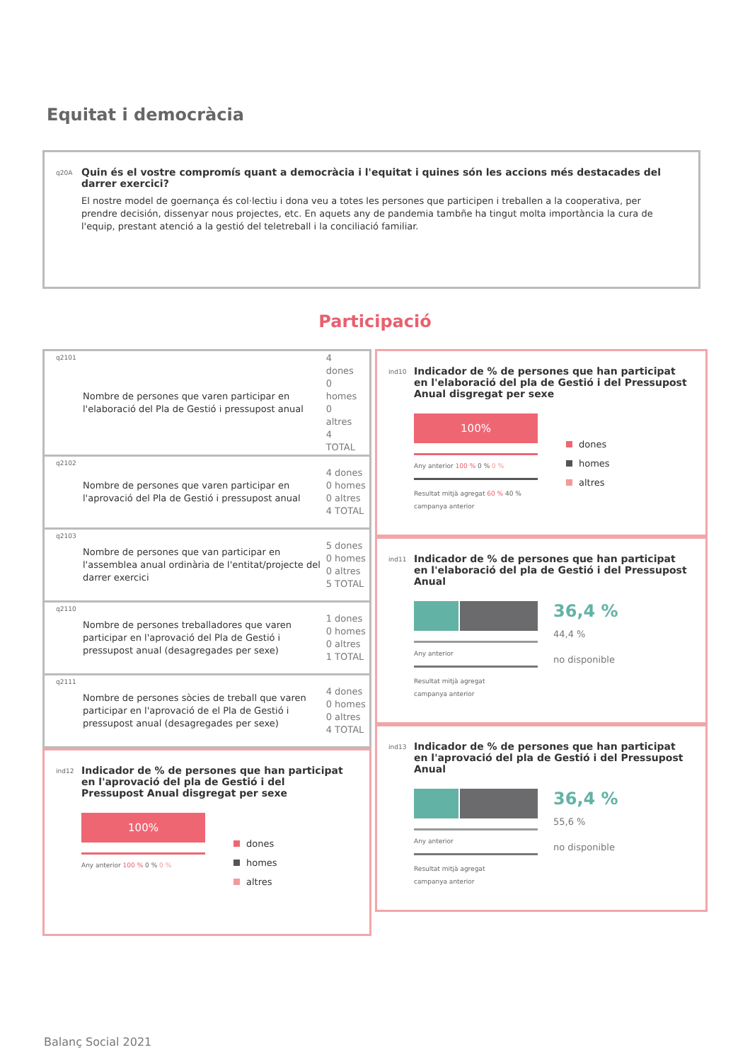Equitat i democràcia
q20A
Quin és el vostre compromís quant a democràcia i l'equitat i quines són les accions més destacades del darrer exercici?
El nostre model de goernança és col·lectiu i dona veu a totes les persones que participen i treballen a la cooperativa, per prendre decisión, dissenyar nous projectes, etc. En aquets any de pandemia tambñe ha tingut molta importància la cura de l'equip, prestant atenció a la gestió del teletreball i la conciliació familiar.
Participació
| q2101 | Nombre de persones que varen participar en l'elaboració del Pla de Gestió i pressupost anual | 4 dones 0 homes 0 altres 4 TOTAL |
| q2102 | Nombre de persones que varen participar en l'aprovació del Pla de Gestió i pressupost anual | 4 dones 0 homes 0 altres 4 TOTAL |
| q2103 | Nombre de persones que van participar en l'assemblea anual ordinària de l'entitat/projecte del darrer exercici | 5 dones 0 homes 0 altres 5 TOTAL |
| q2110 | Nombre de persones treballadores que varen participar en l'aprovació del Pla de Gestió i pressupost anual (desagregades per sexe) | 1 dones 0 homes 0 altres 1 TOTAL |
| q2111 | Nombre de persones sòcies de treball que varen participar en l'aprovació de el Pla de Gestió i pressupost anual (desagregades per sexe) | 4 dones 0 homes 0 altres 4 TOTAL |
ind12
Indicador de % de persones que han participat en l'aprovació del pla de Gestió i del Pressupost Anual disgregat per sexe
100%
Any anterior 100 % 0 % 0 %
dones
homes
altres
ind10
Indicador de % de persones que han participat en l'elaboració del pla de Gestió i del Pressupost Anual disgregat per sexe
100%
Any anterior 100 % 0 % 0 %
Resultat mitjà agregat 60 % 40 %
campanya anterior
dones
homes
altres
ind11
Indicador de % de persones que han participat en l'elaboració del pla de Gestió i del Pressupost Anual
Any anterior
Resultat mitjà agregat
campanya anterior
36,4 %
44,4 %
no disponible
ind13
Indicador de % de persones que han participat en l'aprovació del pla de Gestió i del Pressupost Anual
Any anterior
Resultat mitjà agregat
campanya anterior
36,4 %
55,6 %
no disponible
Balanç Social 2021